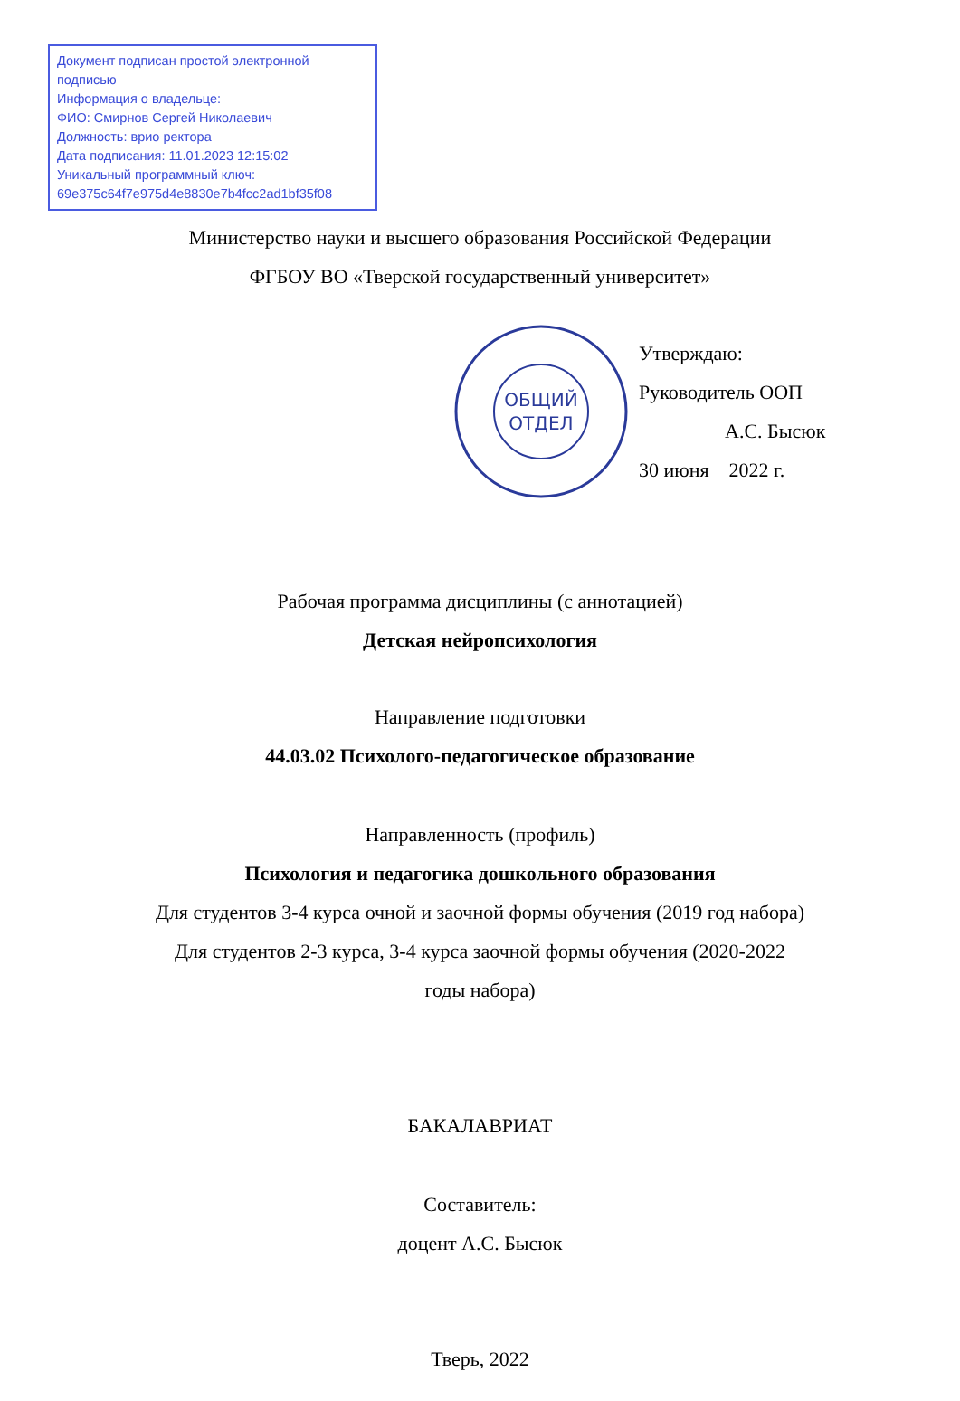Документ подписан простой электронной подписью
Информация о владельце:
ФИО: Смирнов Сергей Николаевич
Должность: врио ректора
Дата подписания: 11.01.2023 12:15:02
Уникальный программный ключ:
69e375c64f7e975d4e8830e7b4fcc2ad1bf35f08
Министерство науки и высшего образования Российской Федерации
ФГБОУ ВО «Тверской государственный университет»
ОБЩИЙ
ОТДЕЛ
Утверждаю:
Руководитель ООП
А.С. Бысюк
30 июня 2022 г.
Рабочая программа дисциплины (с аннотацией)
Детская нейропсихология
Направление подготовки
44.03.02 Психолого-педагогическое образование
Направленность (профиль)
Психология и педагогика дошкольного образования
Для студентов 3-4 курса очной и заочной формы обучения (2019 год набора)
Для студентов 2-3 курса, 3-4 курса заочной формы обучения (2020-2022 годы набора)
БАКАЛАВРИАТ
Составитель:
доцент А.С. Бысюк
Тверь, 2022